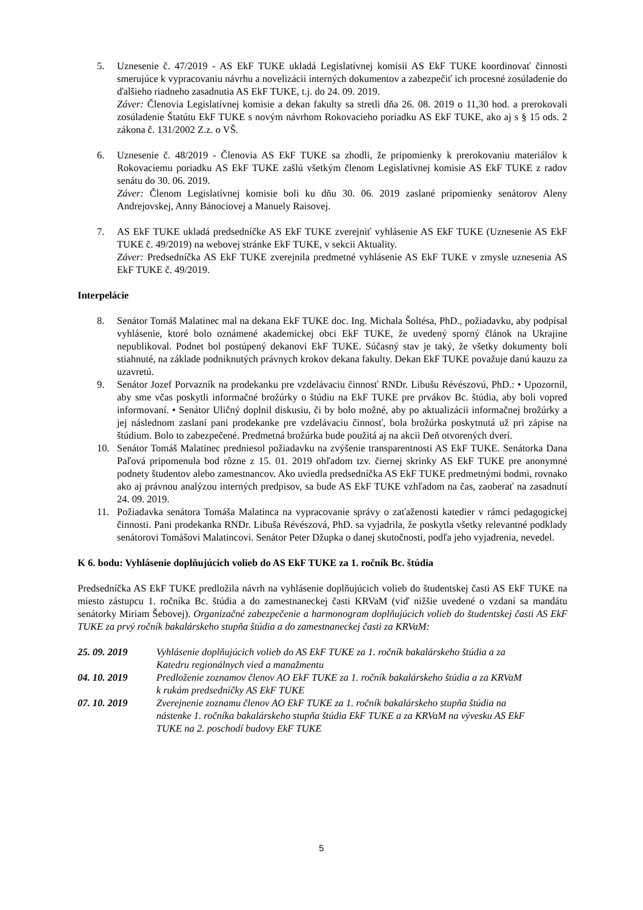5. Uznesenie č. 47/2019 - AS EkF TUKE ukladá Legislatívnej komisii AS EkF TUKE koordinovať činnosti smerujúce k vypracovaniu návrhu a novelizácii interných dokumentov a zabezpečiť ich procesné zosúladenie do ďalšieho riadneho zasadnutia AS EkF TUKE, t.j. do 24. 09. 2019.
Záver: Členovia Legislatívnej komisie a dekan fakulty sa stretli dňa 26. 08. 2019 o 11,30 hod. a prerokovali zosúladenie Štatútu EkF TUKE s novým návrhom Rokovacieho poriadku AS EkF TUKE, ako aj s § 15 ods. 2 zákona č. 131/2002 Z.z. o VŠ.
6. Uznesenie č. 48/2019 - Členovia AS EkF TUKE sa zhodli, že pripomienky k prerokovaniu materiálov k Rokovaciemu poriadku AS EkF TUKE zašlú všetkým členom Legislatívnej komisie AS EkF TUKE z radov senátu do 30. 06. 2019.
Záver: Členom Legislatívnej komisie boli ku dňu 30. 06. 2019 zaslané pripomienky senátorov Aleny Andrejovskej, Anny Bánociovej a Manuely Raisovej.
7. AS EkF TUKE ukladá predsedníčke AS EkF TUKE zverejniť vyhlásenie AS EkF TUKE (Uznesenie AS EkF TUKE č. 49/2019) na webovej stránke EkF TUKE, v sekcii Aktuality.
Záver: Predsedníčka AS EkF TUKE zverejnila predmetné vyhlásenie AS EkF TUKE v zmysle uznesenia AS EkF TUKE č. 49/2019.
Interpelácie
8. Senátor Tomáš Malatinec mal na dekana EkF TUKE doc. Ing. Michala Šoltésa, PhD., požiadavku, aby podpísal vyhlásenie, ktoré bolo oznámené akademickej obci EkF TUKE, že uvedený sporný článok na Ukrajine nepublikoval. Podnet bol postúpený dekanovi EkF TUKE. Súčasný stav je taký, že všetky dokumenty boli stiahnuté, na základe podniknutých právnych krokov dekana fakulty. Dekan EkF TUKE považuje danú kauzu za uzavretú.
9. Senátor Jozef Porvazník na prodekanku pre vzdelávaciu činnosť RNDr. Libušu Révészovú, PhD.: • Upozornil, aby sme včas poskytli informačné brožúrky o štúdiu na EkF TUKE pre prvákov Bc. štúdia, aby boli vopred informovaní. • Senátor Uličný doplnil diskusiu, či by bolo možné, aby po aktualizácii informačnej brožúrky a jej následnom zaslaní pani prodekanke pre vzdelávaciu činnosť, bola brožúrka poskytnutá už pri zápise na štúdium. Bolo to zabezpečené. Predmetná brožúrka bude použitá aj na akcii Deň otvorených dverí.
10. Senátor Tomáš Malatinec predniesol požiadavku na zvýšenie transparentnosti AS EkF TUKE. Senátorka Dana Paľová pripomenula bod rôzne z 15. 01. 2019 ohľadom tzv. čiernej skrinky AS EkF TUKE pre anonymné podnety študentov alebo zamestnancov. Ako uviedla predsedníčka AS EkF TUKE predmetnými bodmi, rovnako ako aj právnou analýzou interných predpisov, sa bude AS EkF TUKE vzhľadom na čas, zaoberať na zasadnutí 24. 09. 2019.
11. Požiadavka senátora Tomáša Malatinca na vypracovanie správy o zaťaženosti katedier v rámci pedagogickej činnosti. Pani prodekanka RNDr. Libuša Révészová, PhD. sa vyjadrila, že poskytla všetky relevantné podklady senátorovi Tomášovi Malatincovi. Senátor Peter Džupka o danej skutočnosti, podľa jeho vyjadrenia, nevedel.
K 6. bodu: Vyhlásenie doplňujúcich volieb do AS EkF TUKE za 1. ročník Bc. štúdia
Predsedníčka AS EkF TUKE predložila návrh na vyhlásenie doplňujúcich volieb do študentskej časti AS EkF TUKE na miesto zástupcu 1. ročníka Bc. štúdia a do zamestnaneckej časti KRVaM (viď nižšie uvedené o vzdaní sa mandátu senátorky Miriam Šebovej). Organizačné zabezpečenie a harmonogram doplňujúcich volieb do študentskej časti AS EkF TUKE za prvý ročník bakalárskeho stupňa štúdia a do zamestnaneckej časti za KRVaM:
25. 09. 2019 Vyhlásenie doplňujúcich volieb do AS EkF TUKE za 1. ročník bakalárskeho štúdia a za Katedru regionálnych vied a manažmentu
04. 10. 2019 Predloženie zoznamov členov AO EkF TUKE za 1. ročník bakalárskeho štúdia a za KRVaM k rukám predsedníčky AS EkF TUKE
07. 10. 2019 Zverejnenie zoznamu členov AO EkF TUKE za 1. ročník bakalárskeho stupňa štúdia na nástenke 1. ročníka bakalárskeho stupňa štúdia EkF TUKE a za KRVaM na vývesku AS EkF TUKE na 2. poschodí budovy EkF TUKE
5